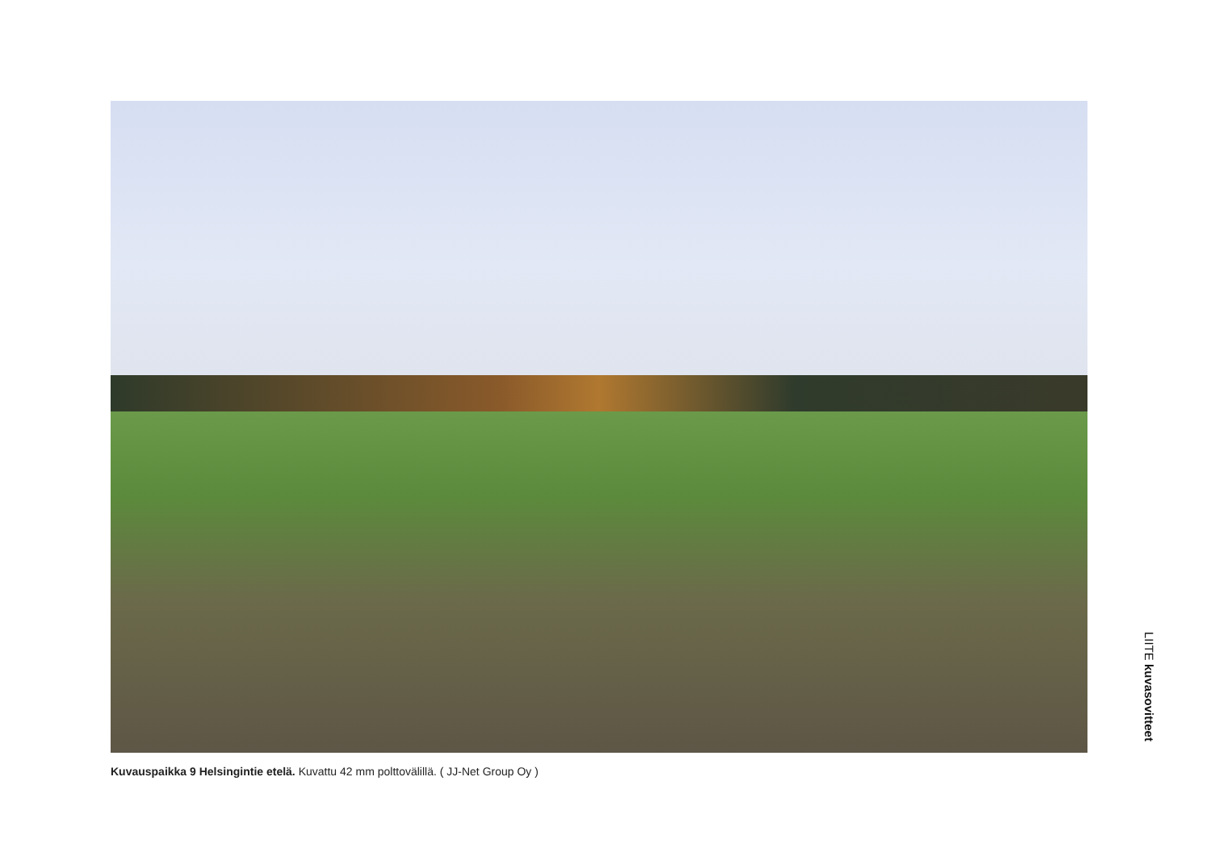Kuvauspaikka 9 Helsingintie etelä. Kuvattu 42 mm polttovälillä. ( JJ-Net Group Oy )
LIITE kuvasovitteet